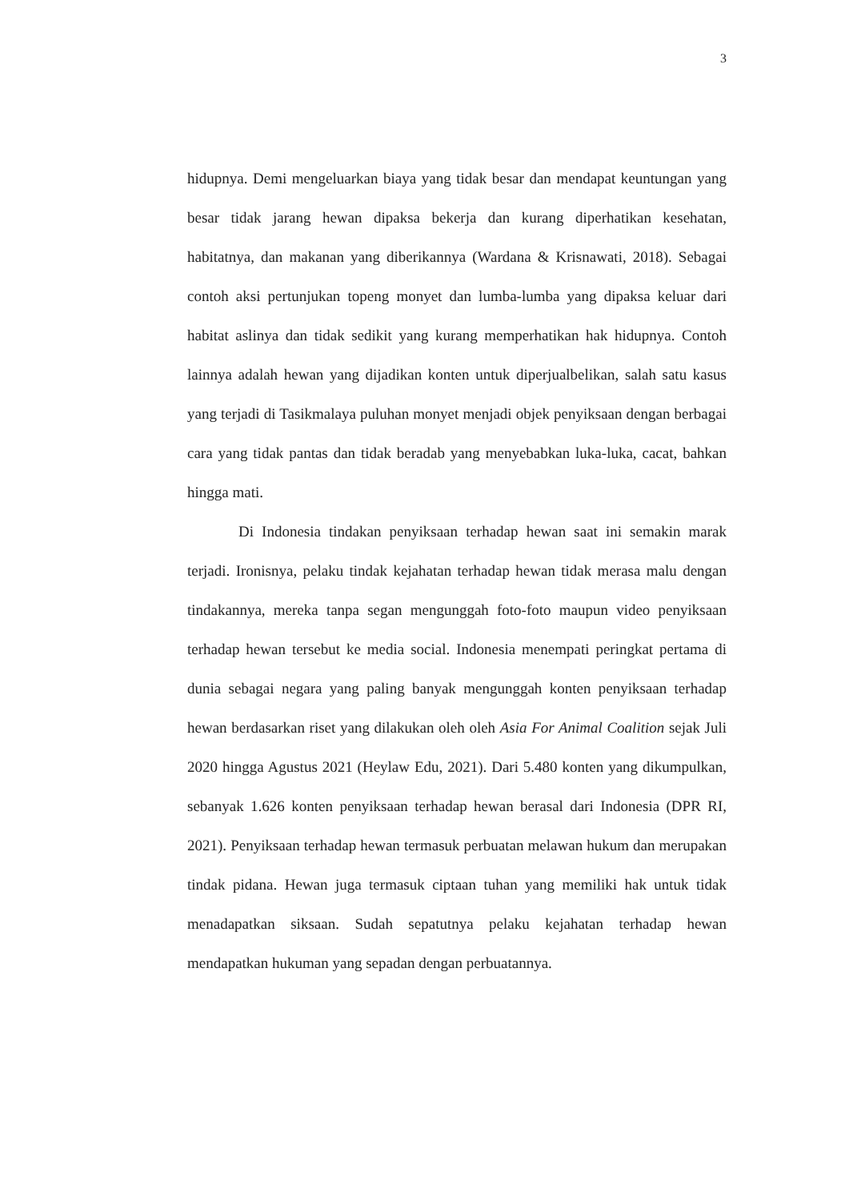3
hidupnya. Demi mengeluarkan biaya yang tidak besar dan mendapat keuntungan yang besar tidak jarang hewan dipaksa bekerja dan kurang diperhatikan kesehatan, habitatnya, dan makanan yang diberikannya (Wardana & Krisnawati, 2018). Sebagai contoh aksi pertunjukan topeng monyet dan lumba-lumba yang dipaksa keluar dari habitat aslinya dan tidak sedikit yang kurang memperhatikan hak hidupnya. Contoh lainnya adalah hewan yang dijadikan konten untuk diperjualbelikan, salah satu kasus yang terjadi di Tasikmalaya puluhan monyet menjadi objek penyiksaan dengan berbagai cara yang tidak pantas dan tidak beradab yang menyebabkan luka-luka, cacat, bahkan hingga mati.
Di Indonesia tindakan penyiksaan terhadap hewan saat ini semakin marak terjadi. Ironisnya, pelaku tindak kejahatan terhadap hewan tidak merasa malu dengan tindakannya, mereka tanpa segan mengunggah foto-foto maupun video penyiksaan terhadap hewan tersebut ke media social. Indonesia menempati peringkat pertama di dunia sebagai negara yang paling banyak mengunggah konten penyiksaan terhadap hewan berdasarkan riset yang dilakukan oleh oleh Asia For Animal Coalition sejak Juli 2020 hingga Agustus 2021 (Heylaw Edu, 2021). Dari 5.480 konten yang dikumpulkan, sebanyak 1.626 konten penyiksaan terhadap hewan berasal dari Indonesia (DPR RI, 2021). Penyiksaan terhadap hewan termasuk perbuatan melawan hukum dan merupakan tindak pidana. Hewan juga termasuk ciptaan tuhan yang memiliki hak untuk tidak menadapatkan siksaan. Sudah sepatutnya pelaku kejahatan terhadap hewan mendapatkan hukuman yang sepadan dengan perbuatannya.